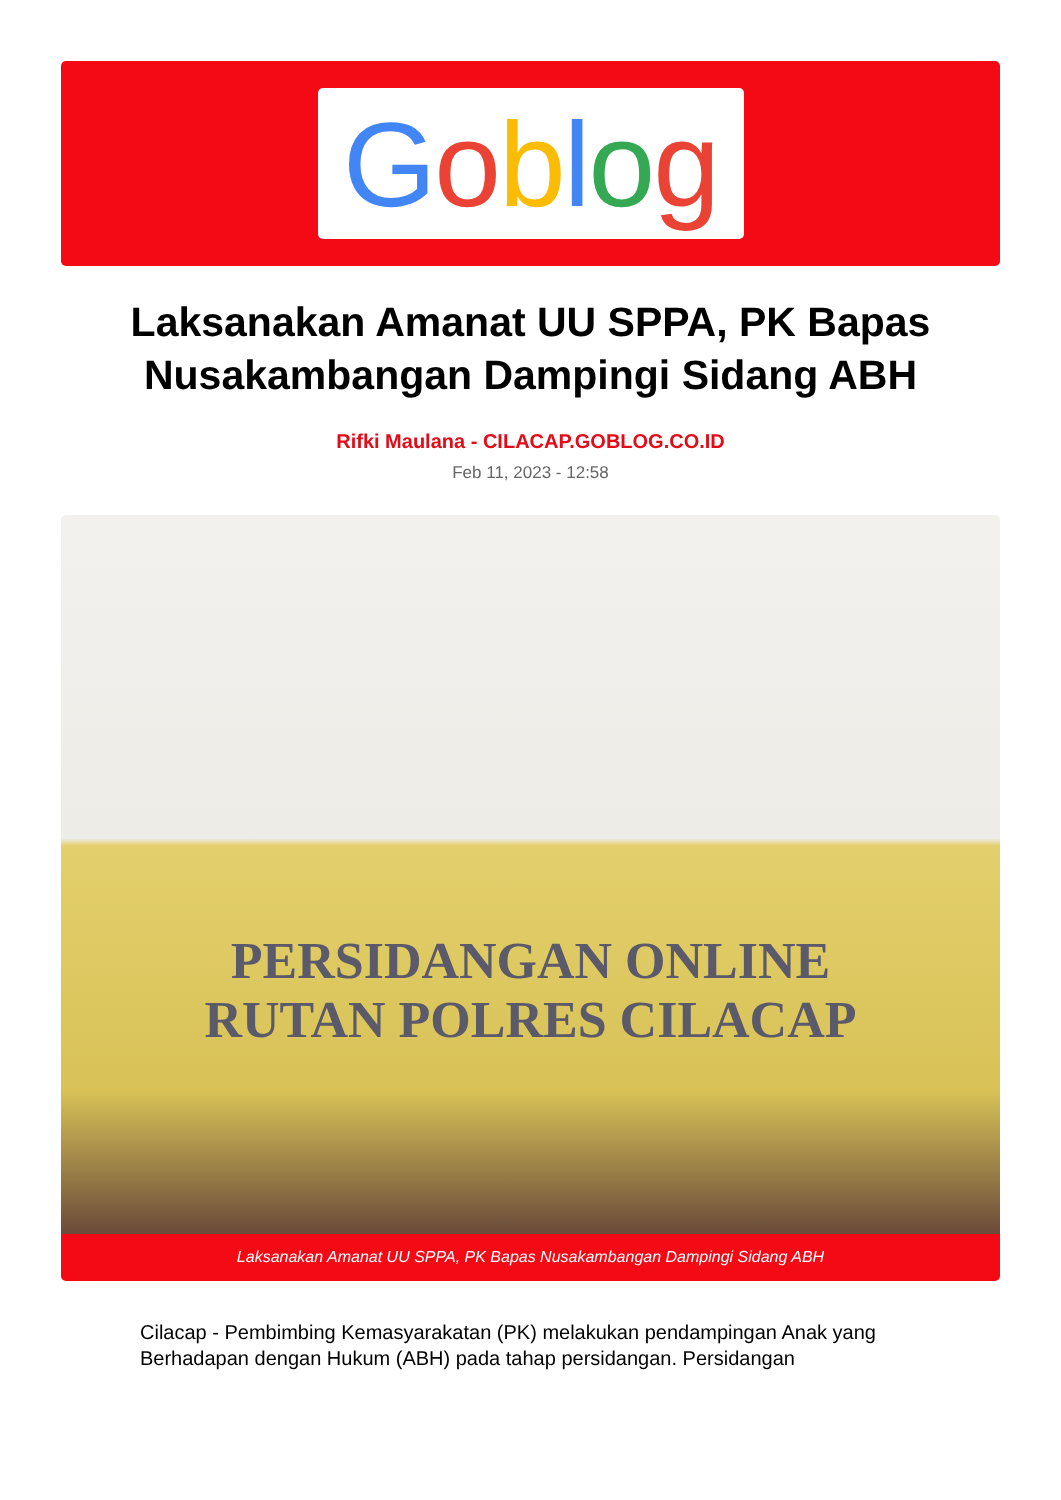Goblog
Laksanakan Amanat UU SPPA, PK Bapas Nusakambangan Dampingi Sidang ABH
Rifki Maulana - CILACAP.GOBLOG.CO.ID
Feb 11, 2023 - 12:58
PERSIDANGAN ONLINE
RUTAN POLRES CILACAP
Laksanakan Amanat UU SPPA, PK Bapas Nusakambangan Dampingi Sidang ABH
Cilacap - Pembimbing Kemasyarakatan (PK) melakukan pendampingan Anak yang Berhadapan dengan Hukum (ABH) pada tahap persidangan. Persidangan